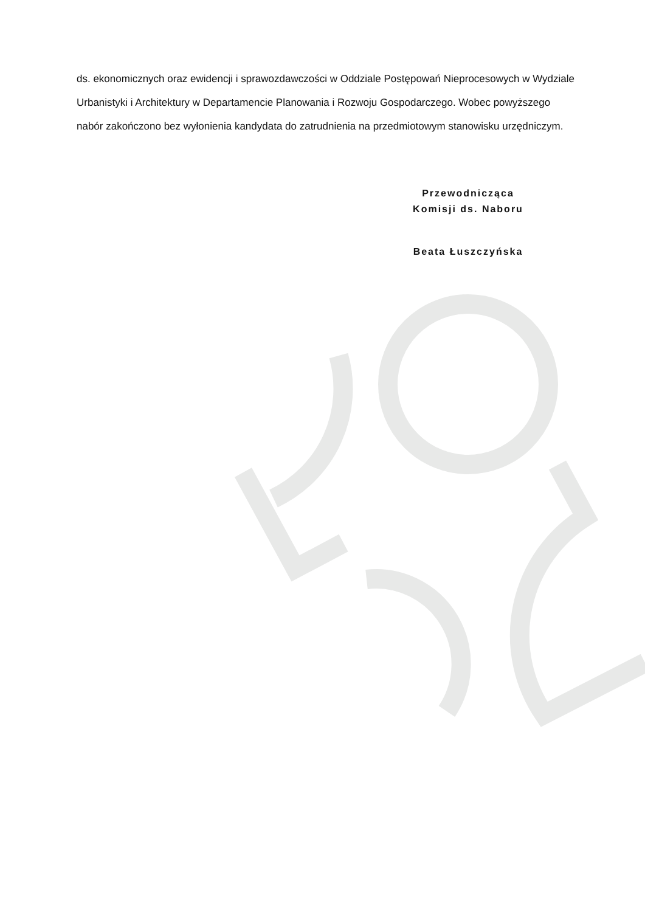ds. ekonomicznych oraz ewidencji i sprawozdawczości w Oddziale Postępowań Nieprocesowych w Wydziale Urbanistyki i Architektury w Departamencie Planowania i Rozwoju Gospodarczego. Wobec powyższego nabór zakończono bez wyłonienia kandydata do zatrudnienia na przedmiotowym stanowisku urzędniczym.
Przewodnicząca
Komisji ds. Naboru
Beata Łuszczyńska